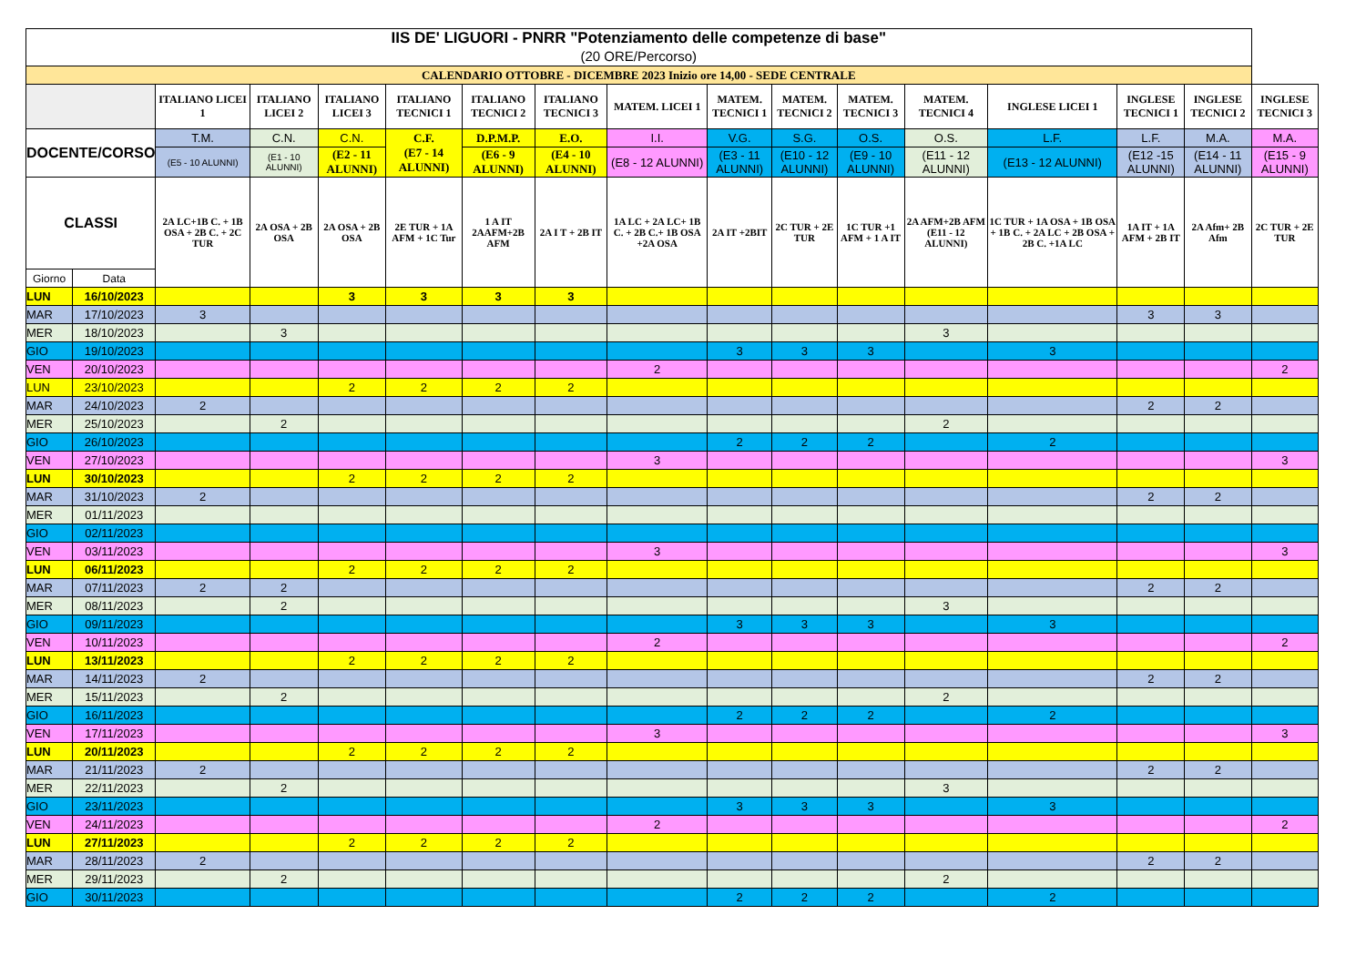| IIS DE' LIGUORI - PNRR "Potenziamento delle competenze di base" (20 ORE/Percorso) | | | | | | | | | | | | | | | | |
| CALENDARIO OTTOBRE - DICEMBRE 2023 Inizio ore 14,00 - SEDE CENTRALE | | | | | | | | | | | | | | | | |
| | | ITALIANO LICEI 1 | ITALIANO LICEI 2 | ITALIANO LICEI 3 | ITALIANO TECNICI 1 | ITALIANO TECNICI 2 | ITALIANO TECNICI 3 | MATEM. LICEI 1 | MATEM. TECNICI 1 | MATEM. TECNICI 2 | MATEM. TECNICI 3 | MATEM. TECNICI 4 | INGLESE LICEI 1 | INGLESE TECNICI 1 | INGLESE TECNICI 2 | INGLESE TECNICI 3 |
| DOCENTE/CORSO | | T.M. | C.N. | C.N. | C.F. (E7 - 14 ALUNNI) | D.P.M.P. | E.O. | I.I. | V.G. | S.G. | O.S. | O.S. | L.F. | L.F. | M.A. | M.A. |
| | | (E5 - 10 ALUNNI) | (E1 - 10 ALUNNI) | (E2 - 11 ALUNNI) | | (E6 - 9 ALUNNI) | (E4 - 10 ALUNNI) | (E8 - 12 ALUNNI) | (E3 - 11 ALUNNI) | (E10 - 12 ALUNNI) | (E9 - 10 ALUNNI) | (E11 - 12 ALUNNI) | (E13 - 12 ALUNNI) | (E12 -15 ALUNNI) | (E14 - 11 ALUNNI) | (E15 - 9 ALUNNI) |
| CLASSI | | 2A LC+1B C. + 1B OSA + 2B C. + 2C TUR | 2A OSA + 2B OSA | 2A OSA + 2B OSA | 2E TUR + 1A AFM + 1C Tur | 1 A IT 2AAFM+2B AFM | 2A I T + 2B IT | 1A LC + 2A LC+ 1B C. + 2B C.+ 1B OSA +2A OSA | 2A IT +2BIT | 2C TUR + 2E TUR | 1C TUR +1 AFM + 1 A IT | 2A AFM+2B AFM (E11 - 12 ALUNNI) | 1C TUR + 1A OSA + 1B OSA + 1B C. + 2A LC + 2B OSA + 2B C. +1A LC | 1A IT + 1A AFM + 2B IT | 2A Afm+ 2B Afm | 2C TUR + 2E TUR |
| Giorno | Data | | | | | | | | | | | | | | | |
| LUN | 16/10/2023 | | | 3 | 3 | 3 | 3 | | | | | | | | | |
| MAR | 17/10/2023 | 3 | | | | | | | | | | | | 3 | 3 | |
| MER | 18/10/2023 | | 3 | | | | | | | | | 3 | | | | |
| GIO | 19/10/2023 | | | | | | | | 3 | 3 | 3 | | 3 | | | |
| VEN | 20/10/2023 | | | | | | | 2 | | | | | | | | 2 |
| LUN | 23/10/2023 | | | 2 | 2 | 2 | 2 | | | | | | | | | |
| MAR | 24/10/2023 | 2 | | | | | | | | | | | | 2 | 2 | |
| MER | 25/10/2023 | | 2 | | | | | | | | | 2 | | | | |
| GIO | 26/10/2023 | | | | | | | | 2 | 2 | 2 | | 2 | | | |
| VEN | 27/10/2023 | | | | | | | 3 | | | | | | | | 3 |
| LUN | 30/10/2023 | | | 2 | 2 | 2 | 2 | | | | | | | | | |
| MAR | 31/10/2023 | 2 | | | | | | | | | | | | 2 | 2 | |
| MER | 01/11/2023 | | | | | | | | | | | | | | | |
| GIO | 02/11/2023 | | | | | | | | | | | | | | | |
| VEN | 03/11/2023 | | | | | | | 3 | | | | | | | | 3 |
| LUN | 06/11/2023 | | | 2 | 2 | 2 | 2 | | | | | | | | | |
| MAR | 07/11/2023 | 2 | 2 | | | | | | | | | | | 2 | 2 | |
| MER | 08/11/2023 | | 2 | | | | | | | | | 3 | | | | |
| GIO | 09/11/2023 | | | | | | | | 3 | 3 | 3 | | 3 | | | |
| VEN | 10/11/2023 | | | | | | | 2 | | | | | | | | 2 |
| LUN | 13/11/2023 | | | 2 | 2 | 2 | 2 | | | | | | | | | |
| MAR | 14/11/2023 | 2 | | | | | | | | | | | | 2 | 2 | |
| MER | 15/11/2023 | | 2 | | | | | | | | | 2 | | | | |
| GIO | 16/11/2023 | | | | | | | | 2 | 2 | 2 | | 2 | | | |
| VEN | 17/11/2023 | | | | | | | 3 | | | | | | | | 3 |
| LUN | 20/11/2023 | | | 2 | 2 | 2 | 2 | | | | | | | | | |
| MAR | 21/11/2023 | 2 | | | | | | | | | | | | 2 | 2 | |
| MER | 22/11/2023 | | 2 | | | | | | | | | 3 | | | | |
| GIO | 23/11/2023 | | | | | | | | 3 | 3 | 3 | | 3 | | | |
| VEN | 24/11/2023 | | | | | | | 2 | | | | | | | | 2 |
| LUN | 27/11/2023 | | | 2 | 2 | 2 | 2 | | | | | | | | | |
| MAR | 28/11/2023 | 2 | | | | | | | | | | | | 2 | 2 | |
| MER | 29/11/2023 | | 2 | | | | | | | | | 2 | | | | |
| GIO | 30/11/2023 | | | | | | | | 2 | 2 | 2 | | 2 | | | |